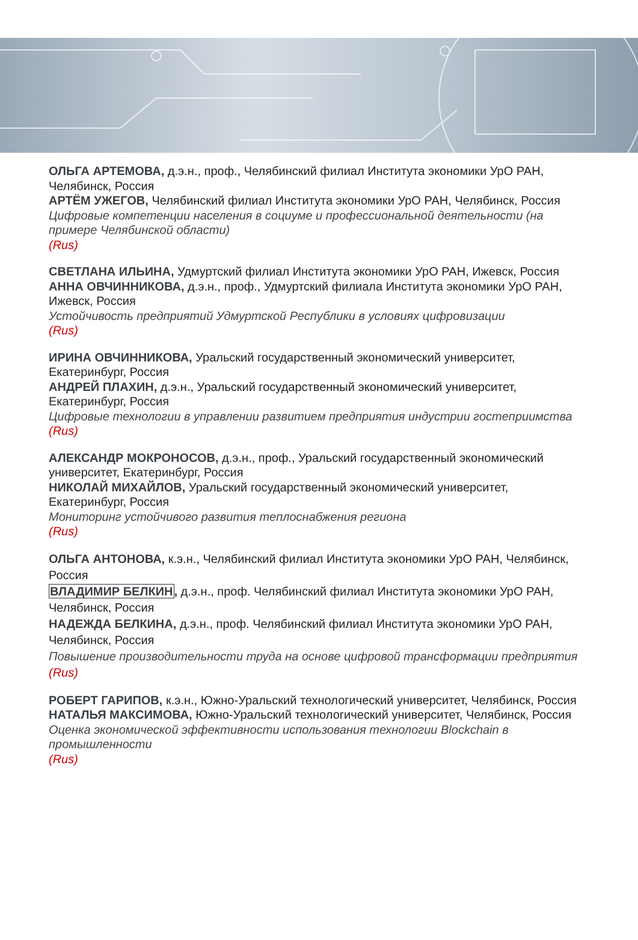ОЛЬГА АРТЕМОВА, д.э.н., проф., Челябинский филиал Института экономики УрО РАН, Челябинск, Россия
АРТЁМ УЖЕГОВ, Челябинский филиал Института экономики УрО РАН, Челябинск, Россия
Цифровые компетенции населения в социуме и профессиональной деятельности (на примере Челябинской области)
(Rus)
СВЕТЛАНА ИЛЬИНА, Удмуртский филиал Института экономики УрО РАН, Ижевск, Россия
АННА ОВЧИННИКОВА, д.э.н., проф., Удмуртский филиала Института экономики УрО РАН, Ижевск, Россия
Устойчивость предприятий Удмуртской Республики в условиях цифровизации
(Rus)
ИРИНА ОВЧИННИКОВА, Уральский государственный экономический университет, Екатеринбург, Россия
АНДРЕЙ ПЛАХИН, д.э.н., Уральский государственный экономический университет, Екатеринбург, Россия
Цифровые технологии в управлении развитием предприятия индустрии гостеприимства
(Rus)
АЛЕКСАНДР МОКРОНОСОВ, д.э.н., проф., Уральский государственный экономический университет, Екатеринбург, Россия
НИКОЛАЙ МИХАЙЛОВ, Уральский государственный экономический университет, Екатеринбург, Россия
Мониторинг устойчивого развития теплоснабжения региона
(Rus)
ОЛЬГА АНТОНОВА, к.э.н., Челябинский филиал Института экономики УрО РАН, Челябинск, Россия
ВЛАДИМИР БЕЛКИН, д.э.н., проф. Челябинский филиал Института экономики УрО РАН, Челябинск, Россия
НАДЕЖДА БЕЛКИНА, д.э.н., проф. Челябинский филиал Института экономики УрО РАН, Челябинск, Россия
Повышение производительности труда на основе цифровой трансформации предприятия
(Rus)
РОБЕРТ ГАРИПОВ, к.э.н., Южно-Уральский технологический университет, Челябинск, Россия
НАТАЛЬЯ МАКСИМОВА, Южно-Уральский технологический университет, Челябинск, Россия
Оценка экономической эффективности использования технологии Blockchain в промышленности
(Rus)